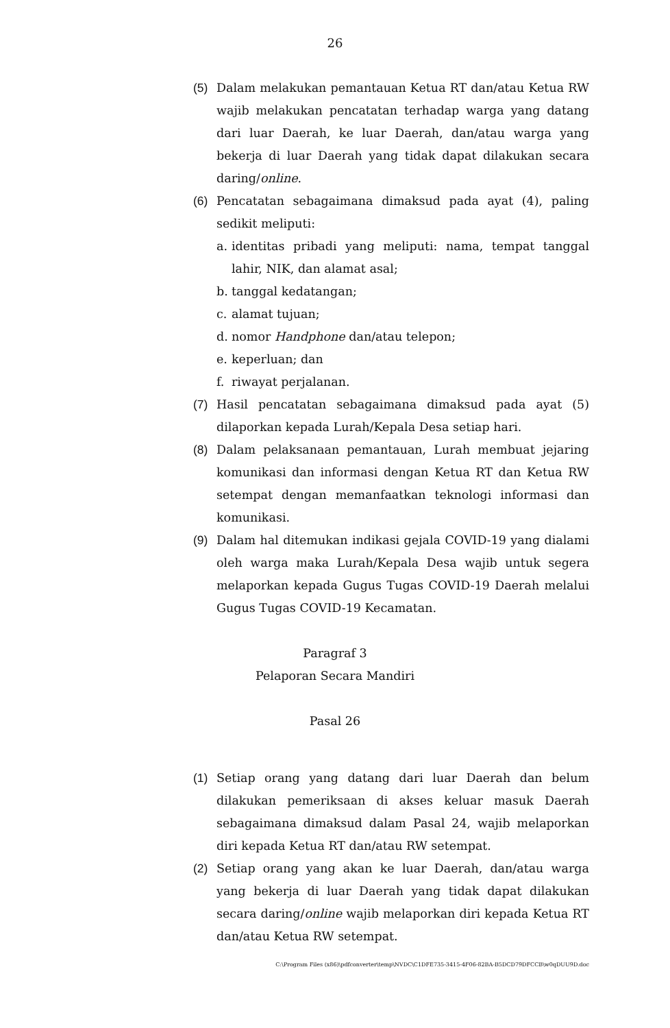26
(5) Dalam melakukan pemantauan Ketua RT dan/atau Ketua RW wajib melakukan pencatatan terhadap warga yang datang dari luar Daerah, ke luar Daerah, dan/atau warga yang bekerja di luar Daerah yang tidak dapat dilakukan secara daring/online.
(6) Pencatatan sebagaimana dimaksud pada ayat (4), paling sedikit meliputi:
a. identitas pribadi yang meliputi: nama, tempat tanggal lahir, NIK, dan alamat asal;
b. tanggal kedatangan;
c. alamat tujuan;
d. nomor Handphone dan/atau telepon;
e. keperluan; dan
f. riwayat perjalanan.
(7) Hasil pencatatan sebagaimana dimaksud pada ayat (5) dilaporkan kepada Lurah/Kepala Desa setiap hari.
(8) Dalam pelaksanaan pemantauan, Lurah membuat jejaring komunikasi dan informasi dengan Ketua RT dan Ketua RW setempat dengan memanfaatkan teknologi informasi dan komunikasi.
(9) Dalam hal ditemukan indikasi gejala COVID-19 yang dialami oleh warga maka Lurah/Kepala Desa wajib untuk segera melaporkan kepada Gugus Tugas COVID-19 Daerah melalui Gugus Tugas COVID-19 Kecamatan.
Paragraf 3
Pelaporan Secara Mandiri
Pasal 26
(1) Setiap orang yang datang dari luar Daerah dan belum dilakukan pemeriksaan di akses keluar masuk Daerah sebagaimana dimaksud dalam Pasal 24, wajib melaporkan diri kepada Ketua RT dan/atau RW setempat.
(2) Setiap orang yang akan ke luar Daerah, dan/atau warga yang bekerja di luar Daerah yang tidak dapat dilakukan secara daring/online wajib melaporkan diri kepada Ketua RT dan/atau Ketua RW setempat.
C:\Program Files (x86)\pdfconverter\temp\NVDC\C1DFE735-3415-4F06-82BA-B5DCD79DFCCB\w0qDUU9D.doc